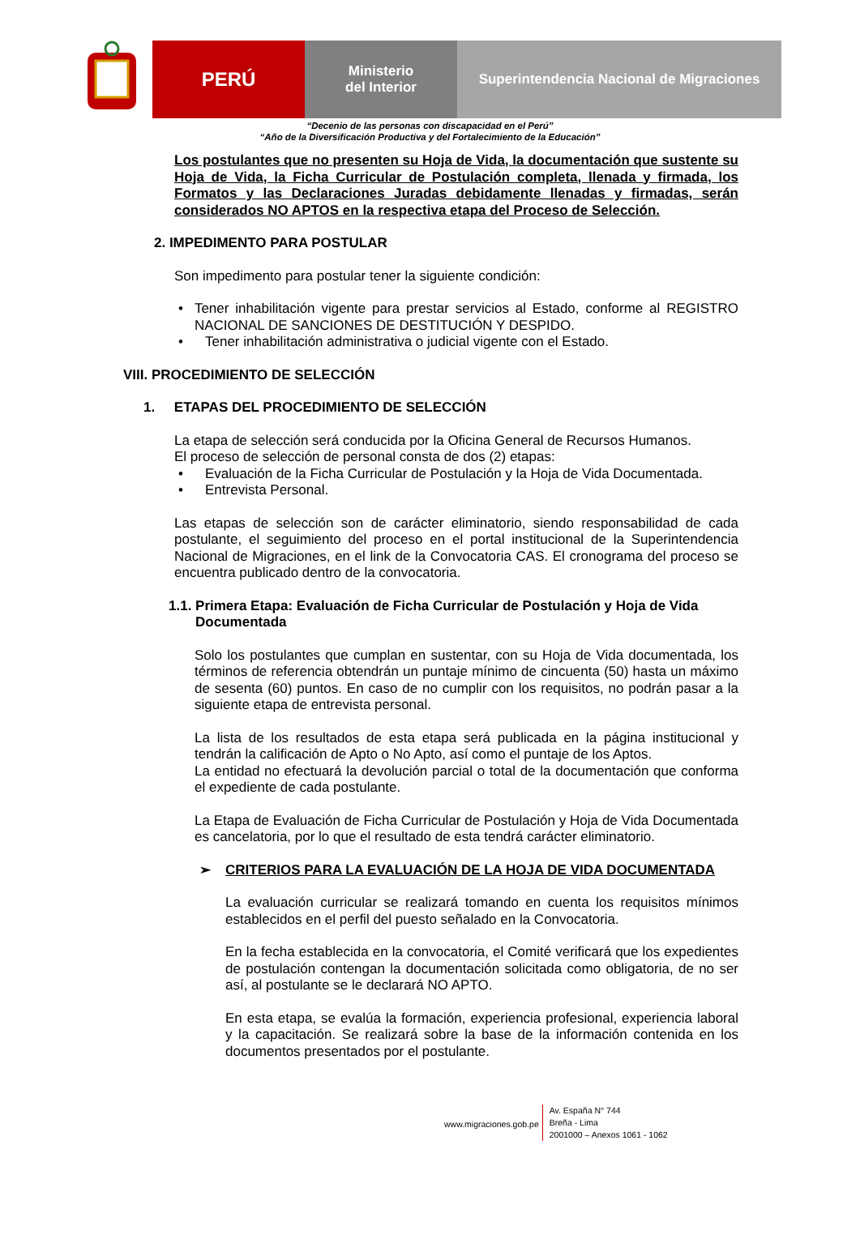PERÚ
Ministerio
del Interior
Superintendencia Nacional de Migraciones
“Decenio de las personas con discapacidad en el Perú”
“Año de la Diversificación Productiva y del Fortalecimiento de la Educación”
Los postulantes que no presenten su Hoja de Vida, la documentación que sustente su Hoja de Vida, la Ficha Curricular de Postulación completa, llenada y firmada, los Formatos y las Declaraciones Juradas debidamente llenadas y firmadas, serán considerados NO APTOS en la respectiva etapa del Proceso de Selección.
2. IMPEDIMENTO PARA POSTULAR
Son impedimento para postular tener la siguiente condición:
• Tener inhabilitación vigente para prestar servicios al Estado, conforme al REGISTRO NACIONAL DE SANCIONES DE DESTITUCIÓN Y DESPIDO.
• Tener inhabilitación administrativa o judicial vigente con el Estado.
VIII. PROCEDIMIENTO DE SELECCIÓN
1. ETAPAS DEL PROCEDIMIENTO DE SELECCIÓN
La etapa de selección será conducida por la Oficina General de Recursos Humanos.
El proceso de selección de personal consta de dos (2) etapas:
• Evaluación de la Ficha Curricular de Postulación y la Hoja de Vida Documentada.
• Entrevista Personal.
Las etapas de selección son de carácter eliminatorio, siendo responsabilidad de cada postulante, el seguimiento del proceso en el portal institucional de la Superintendencia Nacional de Migraciones, en el link de la Convocatoria CAS. El cronograma del proceso se encuentra publicado dentro de la convocatoria.
1.1. Primera Etapa: Evaluación de Ficha Curricular de Postulación y Hoja de Vida
Documentada
Solo los postulantes que cumplan en sustentar, con su Hoja de Vida documentada, los términos de referencia obtendrán un puntaje mínimo de cincuenta (50) hasta un máximo de sesenta (60) puntos. En caso de no cumplir con los requisitos, no podrán pasar a la siguiente etapa de entrevista personal.
La lista de los resultados de esta etapa será publicada en la página institucional y tendrán la calificación de Apto o No Apto, así como el puntaje de los Aptos.
La entidad no efectuará la devolución parcial o total de la documentación que conforma el expediente de cada postulante.
La Etapa de Evaluación de Ficha Curricular de Postulación y Hoja de Vida Documentada es cancelatoria, por lo que el resultado de esta tendrá carácter eliminatorio.
➢ CRITERIOS PARA LA EVALUACIÓN DE LA HOJA DE VIDA DOCUMENTADA
La evaluación curricular se realizará tomando en cuenta los requisitos mínimos establecidos en el perfil del puesto señalado en la Convocatoria.
En la fecha establecida en la convocatoria, el Comité verificará que los expedientes de postulación contengan la documentación solicitada como obligatoria, de no ser así, al postulante se le declarará NO APTO.
En esta etapa, se evalúa la formación, experiencia profesional, experiencia laboral y la capacitación. Se realizará sobre la base de la información contenida en los documentos presentados por el postulante.
www.migraciones.gob.pe
Av. España N° 744
Breña - Lima
2001000 – Anexos 1061 - 1062